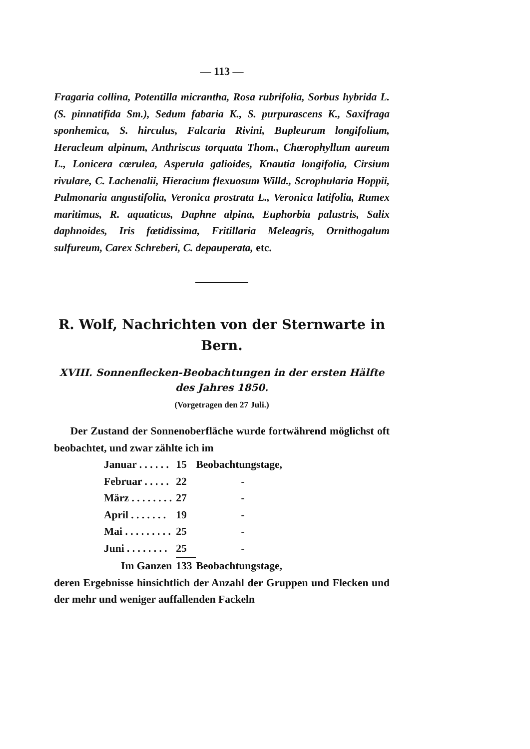— 113 —
Fragaria collina, Potentilla micrantha, Rosa rubrifolia, Sorbus hybrida L. (S. pinnatifida Sm.), Sedum fabaria K., S. purpurascens K., Saxifraga sponhemica, S. hirculus, Falcaria Rivini, Bupleurum longifolium, Heracleum alpinum, Anthriscus torquata Thom., Chœrophyllum aureum L., Lonicera cœrulea, Asperula galioides, Knautia longifolia, Cirsium rivulare, C. Lachenalii, Hieracium flexuosum Willd., Scrophularia Hoppii, Pulmonaria angustifolia, Veronica prostrata L., Veronica latifolia, Rumex maritimus, R. aquaticus, Daphne alpina, Euphorbia palustris, Salix daphnoides, Iris fœtidissima, Fritillaria Meleagris, Ornithogalum sulfureum, Carex Schreberi, C. depauperata, etc.
R. Wolf, Nachrichten von der Sternwarte in Bern.
XVIII. Sonnenflecken-Beobachtungen in der ersten Hälfte des Jahres 1850.
(Vorgetragen den 27 Juli.)
Der Zustand der Sonnenoberfläche wurde fortwährend möglichst oft beobachtet, und zwar zählte ich im
| Januar . . . . . . | 15 | Beobachtungstage, |
| Februar . . . . . | 22 | - |
| März . . . . . . . . | 27 | - |
| April . . . . . . . | 19 | - |
| Mai . . . . . . . . . | 25 | - |
| Juni . . . . . . . . | 25 | - |
| Im Ganzen | 133 | Beobachtungstage, |
deren Ergebnisse hinsichtlich der Anzahl der Gruppen und Flecken und der mehr und weniger auffallenden Fackeln